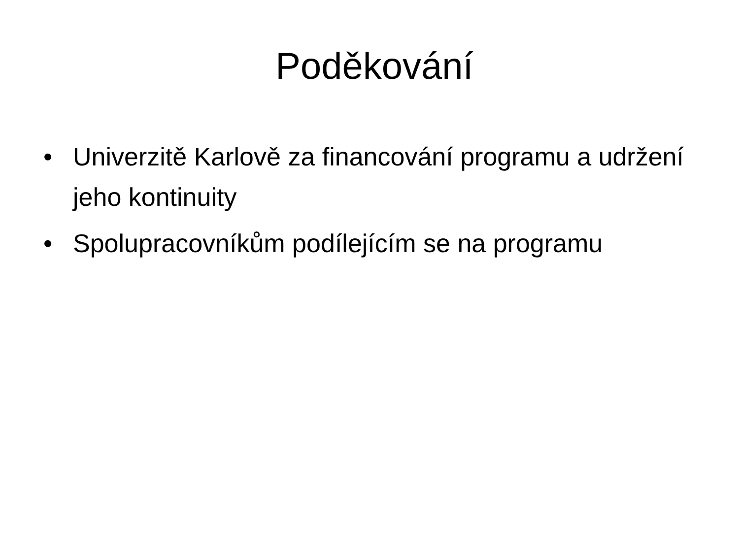Poděkování
• Univerzitě Karlově za financování programu a udržení jeho kontinuity
• Spolupracovníkům podílejícím se na programu